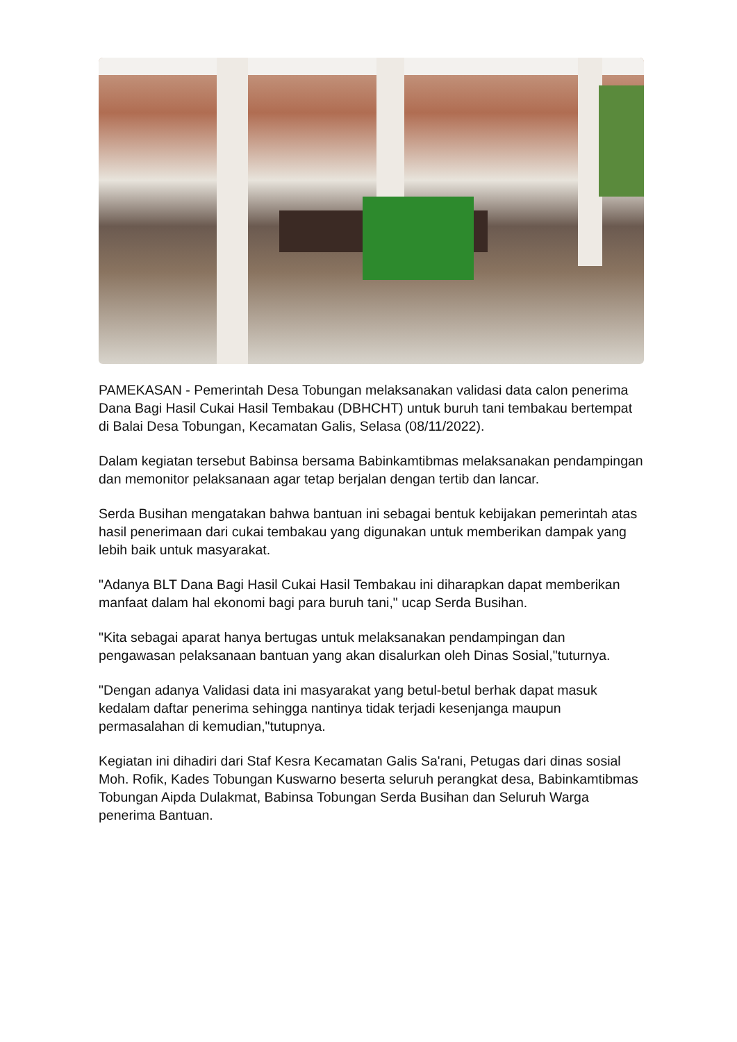PAMEKASAN - Pemerintah Desa Tobungan melaksanakan validasi data calon penerima Dana Bagi Hasil Cukai Hasil Tembakau (DBHCHT) untuk buruh tani tembakau bertempat di Balai Desa Tobungan, Kecamatan Galis, Selasa (08/11/2022).
Dalam kegiatan tersebut Babinsa bersama Babinkamtibmas melaksanakan pendampingan dan memonitor pelaksanaan agar tetap berjalan dengan tertib dan lancar.
Serda Busihan mengatakan bahwa bantuan ini sebagai bentuk kebijakan pemerintah atas hasil penerimaan dari cukai tembakau yang digunakan untuk memberikan dampak yang lebih baik untuk masyarakat.
"Adanya BLT Dana Bagi Hasil Cukai Hasil Tembakau ini diharapkan dapat memberikan manfaat dalam hal ekonomi bagi para buruh tani," ucap Serda Busihan.
"Kita sebagai aparat hanya bertugas untuk melaksanakan pendampingan dan pengawasan pelaksanaan bantuan yang akan disalurkan oleh Dinas Sosial,"tuturnya.
"Dengan adanya Validasi data ini masyarakat yang betul-betul berhak dapat masuk kedalam daftar penerima sehingga nantinya tidak terjadi kesenjanga maupun permasalahan di kemudian,"tutupnya.
Kegiatan ini dihadiri dari Staf Kesra Kecamatan Galis Sa'rani, Petugas dari dinas sosial Moh. Rofik, Kades Tobungan Kuswarno beserta seluruh perangkat desa, Babinkamtibmas Tobungan Aipda Dulakmat, Babinsa Tobungan Serda Busihan dan Seluruh Warga penerima Bantuan.